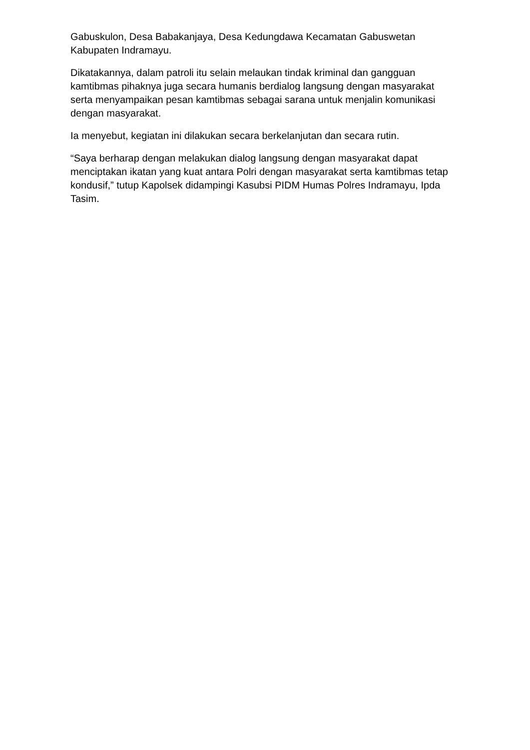Gabuskulon, Desa Babakanjaya, Desa Kedungdawa Kecamatan Gabuswetan Kabupaten Indramayu.
Dikatakannya, dalam patroli itu selain melaukan tindak kriminal dan gangguan kamtibmas pihaknya juga secara humanis berdialog langsung dengan masyarakat serta menyampaikan pesan kamtibmas sebagai sarana untuk menjalin komunikasi dengan masyarakat.
Ia menyebut, kegiatan ini dilakukan secara berkelanjutan dan secara rutin.
“Saya berharap dengan melakukan dialog langsung dengan masyarakat dapat menciptakan ikatan yang kuat antara Polri dengan masyarakat serta kamtibmas tetap kondusif,” tutup Kapolsek didampingi Kasubsi PIDM Humas Polres Indramayu, Ipda Tasim.